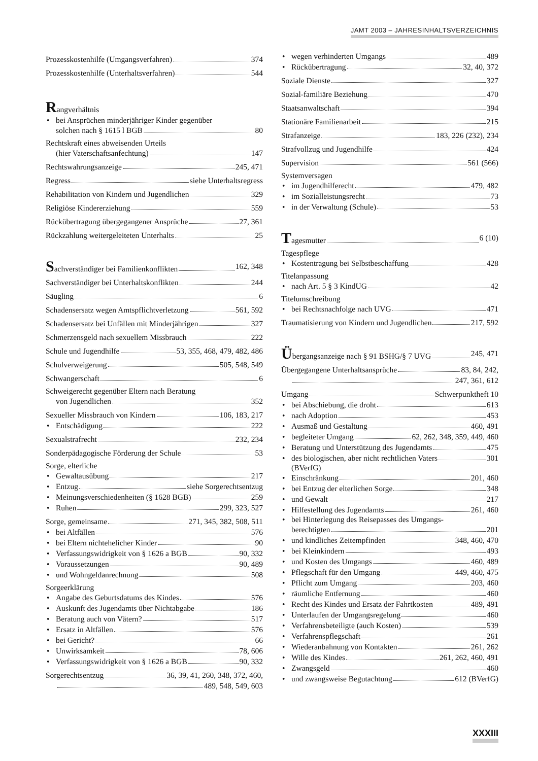JAMT 2003 – JAHRESINHALTSVERZEICHNIS
Prozesskostenhilfe (Umgangsverfahren) 374
Prozesskostenhilfe (Unterhaltsverfahren) 544
Rangverhältnis
bei Ansprüchen minderjähriger Kinder gegenüber
solchen nach § 1615 l BGB 80
Rechtskraft eines abweisenden Urteils
(hier Vaterschaftsanfechtung) 147
Rechtswahrungsanzeige 245, 471
Regress siehe Unterhaltsregress
Rehabilitation von Kindern und Jugendlichen 329
Religiöse Kindererziehung 559
Rückübertragung übergegangener Ansprüche 27, 361
Rückzahlung weitergeleiteten Unterhalts 25
Sachverständiger bei Familienkonflikten 162, 348
Sachverständiger bei Unterhaltskonflikten 244
Säugling 6
Schadensersatz wegen Amtspflichtverletzung 561, 592
Schadensersatz bei Unfällen mit Minderjährigen 327
Schmerzensgeld nach sexuellem Missbrauch 222
Schule und Jugendhilfe 53, 355, 468, 479, 482, 486
Schulverweigerung 505, 548, 549
Schwangerschaft 6
Schweigerecht gegenüber Eltern nach Beratung
von Jugendlichen 352
Sexueller Missbrauch von Kindern 106, 183, 217
Entschädigung 222
Sexualstrafrecht 232, 234
Sonderpädagogische Förderung der Schule 53
Sorge, elterliche
Gewaltausübung 217
Entzug siehe Sorgerechtsentzug
Meinungsverschiedenheiten (§ 1628 BGB) 259
Ruhen 299, 323, 527
Sorge, gemeinsame 271, 345, 382, 508, 511
bei Altfällen 576
bei Eltern nichtehelicher Kinder 90
Verfassungswidrigkeit von § 1626 a BGB 90, 332
Voraussetzungen 90, 489
und Wohngeldanrechnung 508
Sorgeerklärung
Angabe des Geburtsdatums des Kindes 576
Auskunft des Jugendamts über Nichtabgabe 186
Beratung auch von Vätern? 517
Ersatz in Altfällen 576
bei Gericht? 66
Unwirksamkeit 78, 606
Verfassungswidrigkeit von § 1626 a BGB 90, 332
Sorgerechtsentzug 36, 39, 41, 260, 348, 372, 460,
489, 548, 549, 603
wegen verhinderten Umgangs 489
Rückübertragung 32, 40, 372
Soziale Dienste 327
Sozial-familiäre Beziehung 470
Staatsanwaltschaft 394
Stationäre Familienarbeit 215
Strafanzeige 183, 226 (232), 234
Strafvollzug und Jugendhilfe 424
Supervision 561 (566)
Systemversagen
im Jugendhilferecht 479, 482
im Sozialleistungsrecht 73
in der Verwaltung (Schule) 53
Tagesmutter 6 (10)
Tagespflege
Kostentragung bei Selbstbeschaffung 428
Titelanpassung
nach Art. 5 § 3 KindUG 42
Titelumschreibung
bei Rechtsnachfolge nach UVG 471
Traumatisierung von Kindern und Jugendlichen 217, 592
Übergangsanzeige nach § 91 BSHG/§ 7 UVG 245, 471
Übergegangene Unterhaltsansprüche 83, 84, 242,
247, 361, 612
Umgang Schwerpunktheft 10
bei Abschiebung, die droht 613
nach Adoption 453
Ausmaß und Gestaltung 460, 491
begleiteter Umgang 62, 262, 348, 359, 449, 460
Beratung und Unterstützung des Jugendamts 475
des biologischen, aber nicht rechtlichen Vaters 301
(BVerfG)
Einschränkung 201, 460
bei Entzug der elterlichen Sorge 348
und Gewalt 217
Hilfestellung des Jugendamts 261, 460
bei Hinterlegung des Reisepasses des Umgangs-
berechtigten 201
und kindliches Zeitempfinden 348, 460, 470
bei Kleinkindern 493
und Kosten des Umgangs 460, 489
Pflegschaft für den Umgang 449, 460, 475
Pflicht zum Umgang 203, 460
räumliche Entfernung 460
Recht des Kindes und Ersatz der Fahrtkosten 489, 491
Unterlaufen der Umgangsregelung 460
Verfahrensbeteiligte (auch Kosten) 539
Verfahrenspflegschaft 261
Wiederanbahnung von Kontakten 261, 262
Wille des Kindes 261, 262, 460, 491
Zwangsgeld 460
und zwangsweise Begutachtung 612 (BVerfG)
XXXIII